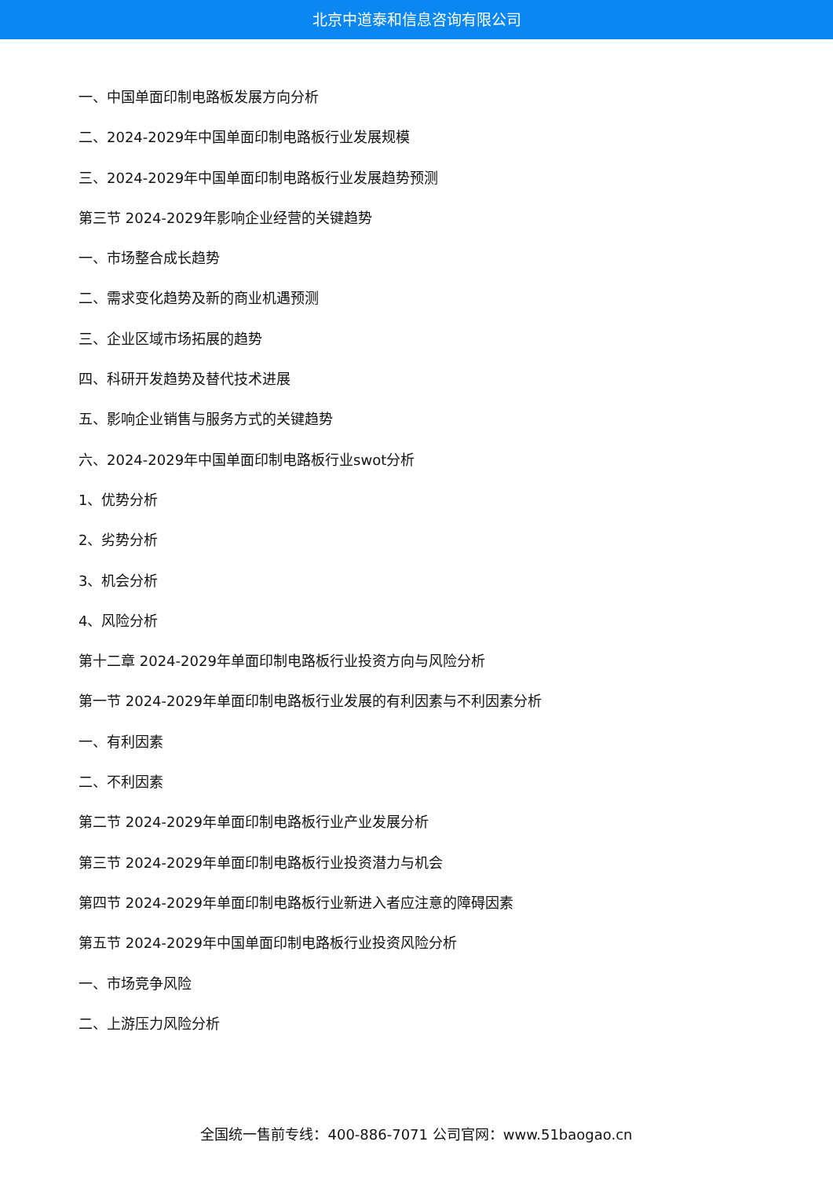北京中道泰和信息咨询有限公司
一、中国单面印制电路板发展方向分析
二、2024-2029年中国单面印制电路板行业发展规模
三、2024-2029年中国单面印制电路板行业发展趋势预测
第三节 2024-2029年影响企业经营的关键趋势
一、市场整合成长趋势
二、需求变化趋势及新的商业机遇预测
三、企业区域市场拓展的趋势
四、科研开发趋势及替代技术进展
五、影响企业销售与服务方式的关键趋势
六、2024-2029年中国单面印制电路板行业swot分析
1、优势分析
2、劣势分析
3、机会分析
4、风险分析
第十二章 2024-2029年单面印制电路板行业投资方向与风险分析
第一节 2024-2029年单面印制电路板行业发展的有利因素与不利因素分析
一、有利因素
二、不利因素
第二节 2024-2029年单面印制电路板行业产业发展分析
第三节 2024-2029年单面印制电路板行业投资潜力与机会
第四节 2024-2029年单面印制电路板行业新进入者应注意的障碍因素
第五节 2024-2029年中国单面印制电路板行业投资风险分析
一、市场竞争风险
二、上游压力风险分析
全国统一售前专线：400-886-7071 公司官网：www.51baogao.cn